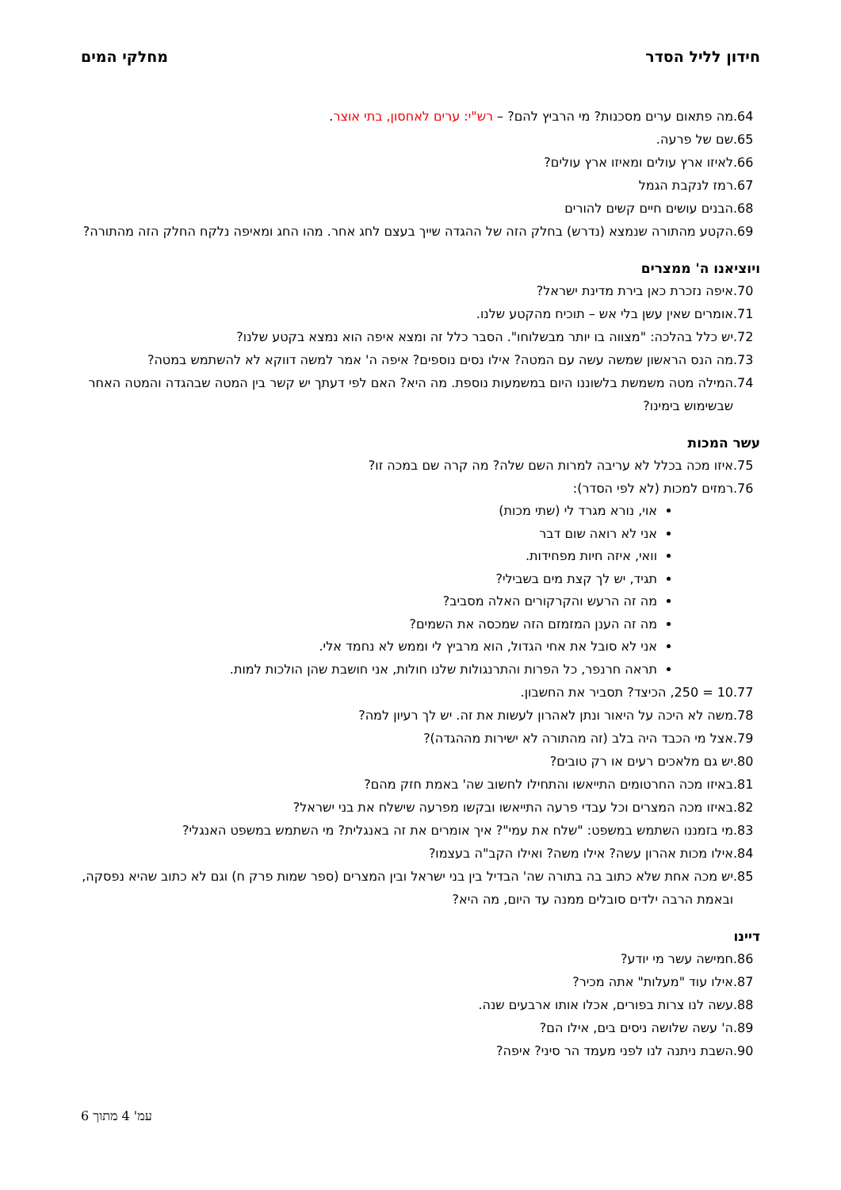חידון לליל הסדר מחלקי המים
.64 מה פתאום ערים מסכנות? מי הרביץ להם? – רש"י: ערים לאחסון, בתי אוצר.
.65 שם של פרעה.
.66 לאיזו ארץ עולים ומאיזו ארץ עולים?
.67 רמז לנקבת הגמל
.68 הבנים עושים חיים קשים להורים
.69 הקטע מהתורה שנמצא (נדרש) בחלק הזה של ההגדה שייך בעצם לחג אחר. מהו החג ומאיפה נלקח החלק הזה מהתורה?
ויוציאנו ה' ממצרים
.70 איפה נזכרת כאן בירת מדינת ישראל?
.71 אומרים שאין עשן בלי אש – תוכיח מהקטע שלנו.
.72 יש כלל בהלכה: "מצווה בו יותר מבשלוחו". הסבר כלל זה ומצא איפה הוא נמצא בקטע שלנו?
.73 מה הנס הראשון שמשה עשה עם המטה? אילו נסים נוספים? איפה ה' אמר למשה דווקא לא להשתמש במטה?
.74 המילה מטה משמשת בלשוננו היום במשמעות נוספת. מה היא? האם לפי דעתך יש קשר בין המטה שבהגדה והמטה האחר שבשימוש בימינו?
עשר המכות
.75 איזו מכה בכלל לא עריבה למרות השם שלה? מה קרה שם במכה זו?
.76 רמזים למכות (לא לפי הסדר):
אוי, נורא מגרד לי (שתי מכות)
אני לא רואה שום דבר
וואי, איזה חיות מפחידות.
תגיד, יש לך קצת מים בשבילי?
מה זה הרעש והקרקורים האלה מסביב?
מה זה הענן המזמזם הזה שמכסה את השמים?
אני לא סובל את אחי הגדול, הוא מרביץ לי וממש לא נחמד אלי.
תראה חרנפר, כל הפרות והתרנגולות שלנו חולות, אני חושבת שהן הולכות למות.
.77 10 = 250, הכיצד? תסביר את החשבון.
.78 משה לא היכה על היאור ונתן לאהרון לעשות את זה. יש לך רעיון למה?
.79 אצל מי הכבד היה בלב (זה מהתורה לא ישירות מההגדה)?
.80 יש גם מלאכים רעים או רק טובים?
.81 באיזו מכה החרטומים התייאשו והתחילו לחשוב שה' באמת חזק מהם?
.82 באיזו מכה המצרים וכל עבדי פרעה התייאשו ובקשו מפרעה שישלח את בני ישראל?
.83 מי בזמננו השתמש במשפט: "שלח את עמי"? איך אומרים את זה באנגלית? מי השתמש במשפט האנגלי?
.84 אילו מכות אהרון עשה? אילו משה? ואילו הקב"ה בעצמו?
.85 יש מכה אחת שלא כתוב בה בתורה שה' הבדיל בין בני ישראל ובין המצרים (ספר שמות פרק ח) וגם לא כתוב שהיא נפסקה, ובאמת הרבה ילדים סובלים ממנה עד היום, מה היא?
דיינו
.86 חמישה עשר מי יודע?
.87 אילו עוד "מעלות" אתה מכיר?
.88 עשה לנו צרות בפורים, אכלו אותו ארבעים שנה.
.89 ה' עשה שלושה ניסים בים, אילו הם?
.90 השבת ניתנה לנו לפני מעמד הר סיני? איפה?
עמ' 4 מתוך 6